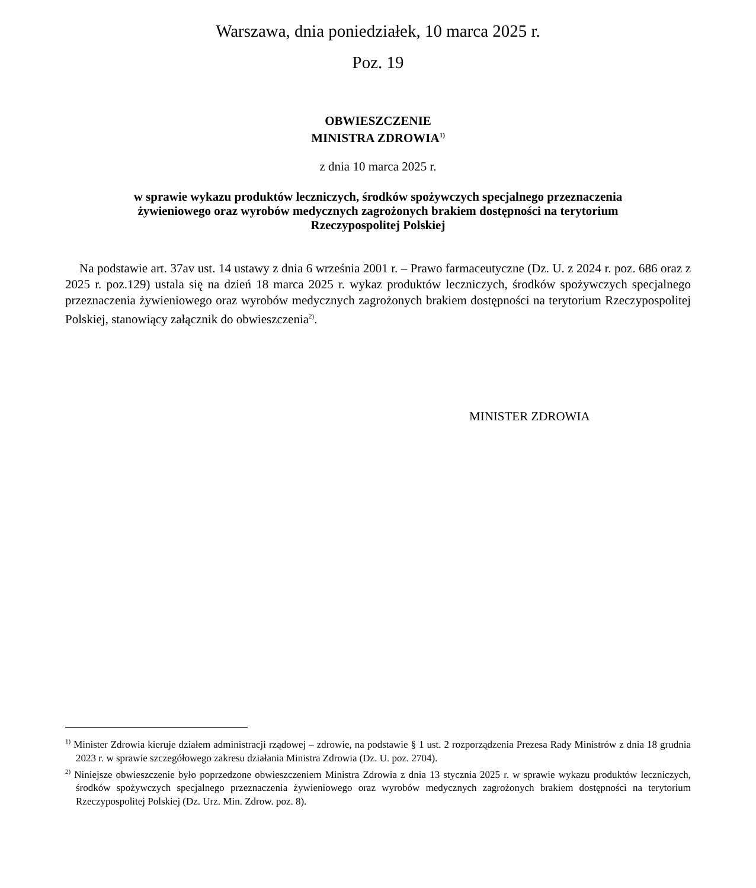Warszawa, dnia poniedziałek, 10 marca 2025 r.
Poz. 19
OBWIESZCZENIE
MINISTRA ZDROWIA<sup>1)</sup>
z dnia 10 marca 2025 r.
w sprawie wykazu produktów leczniczych, środków spożywczych specjalnego przeznaczenia
żywieniowego oraz wyrobów medycznych zagrożonych brakiem dostępności na terytorium
Rzeczypospolitej Polskiej
Na podstawie art. 37av ust. 14 ustawy z dnia 6 września 2001 r. – Prawo farmaceutyczne (Dz. U. z 2024 r. poz. 686 oraz z 2025 r. poz.129) ustala się na dzień 18 marca 2025 r. wykaz produktów leczniczych, środków spożywczych specjalnego przeznaczenia żywieniowego oraz wyrobów medycznych zagrożonych brakiem dostępności na terytorium Rzeczypospolitej Polskiej, stanowiący załącznik do obwieszczenia<sup>2)</sup>.
MINISTER ZDROWIA
<sup>1)</sup> Minister Zdrowia kieruje działem administracji rządowej – zdrowie, na podstawie § 1 ust. 2 rozporządzenia Prezesa Rady Ministrów z dnia 18 grudnia 2023 r. w sprawie szczegółowego zakresu działania Ministra Zdrowia (Dz. U. poz. 2704).
<sup>2)</sup> Niniejsze obwieszczenie było poprzedzone obwieszczeniem Ministra Zdrowia z dnia 13 stycznia 2025 r. w sprawie wykazu produktów leczniczych, środków spożywczych specjalnego przeznaczenia żywieniowego oraz wyrobów medycznych zagrożonych brakiem dostępności na terytorium Rzeczypospolitej Polskiej (Dz. Urz. Min. Zdrow. poz. 8).